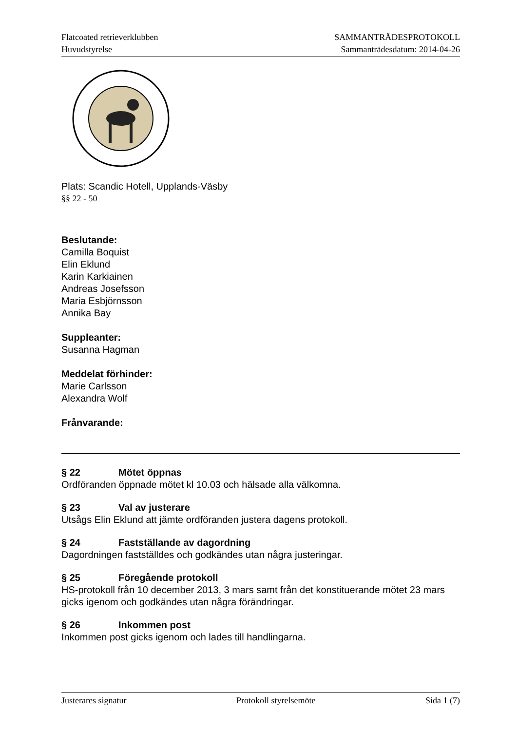Flatcoated retrieverklubben
Huvudstyrelse
SAMMANTRÄDESPROTOKOLL
Sammanträdesdatum: 2014-04-26
Plats: Scandic Hotell, Upplands-Väsby
§§ 22 - 50
Beslutande:
Camilla Boquist
Elin Eklund
Karin Karkiainen
Andreas Josefsson
Maria Esbjörnsson
Annika Bay
Suppleanter:
Susanna Hagman
Meddelat förhinder:
Marie Carlsson
Alexandra Wolf
Frånvarande:
§ 22 Mötet öppnas
Ordföranden öppnade mötet kl 10.03 och hälsade alla välkomna.
§ 23 Val av justerare
Utsågs Elin Eklund att jämte ordföranden justera dagens protokoll.
§ 24 Fastställande av dagordning
Dagordningen fastställdes och godkändes utan några justeringar.
§ 25 Föregående protokoll
HS-protokoll från 10 december 2013, 3 mars samt från det konstituerande mötet 23 mars gicks igenom och godkändes utan några förändringar.
§ 26 Inkommen post
Inkommen post gicks igenom och lades till handlingarna.
Justerares signatur Protokoll styrelsemöte Sida 1 (7)